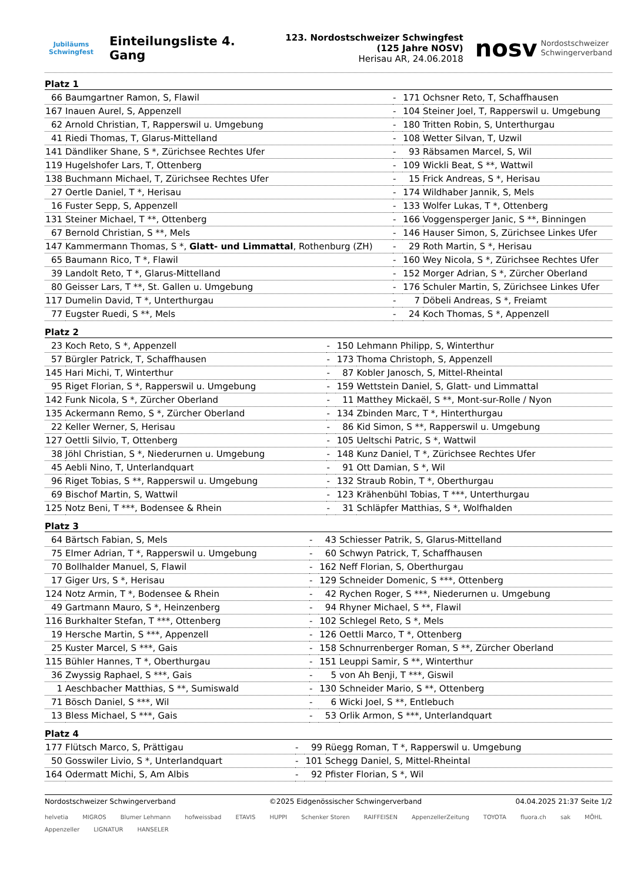Jubiläums Schwingfest
Einteilungsliste 4. Gang
123. Nordostschweizer Schwingfest
(125 Jahre NOSV)
Herisau AR, 24.06.2018
nosv Nordostschweizer
Schwingerverband
Platz 1
| 66 | Baumgartner Ramon, S, Flawil | - | 171 | Ochsner Reto, T, Schaffhausen |
| 167 | Inauen Aurel, S, Appenzell | - | 104 | Steiner Joel, T, Rapperswil u. Umgebung |
| 62 | Arnold Christian, T, Rapperswil u. Umgebung | - | 180 | Tritten Robin, S, Unterthurgau |
| 41 | Riedi Thomas, T, Glarus-Mittelland | - | 108 | Wetter Silvan, T, Uzwil |
| 141 | Dändliker Shane, S *, Zürichsee Rechtes Ufer | - | 93 | Räbsamen Marcel, S, Wil |
| 119 | Hugelshofer Lars, T, Ottenberg | - | 109 | Wickli Beat, S **, Wattwil |
| 138 | Buchmann Michael, T, Zürichsee Rechtes Ufer | - | 15 | Frick Andreas, S *, Herisau |
| 27 | Oertle Daniel, T *, Herisau | - | 174 | Wildhaber Jannik, S, Mels |
| 16 | Fuster Sepp, S, Appenzell | - | 133 | Wolfer Lukas, T *, Ottenberg |
| 131 | Steiner Michael, T **, Ottenberg | - | 166 | Voggensperger Janic, S **, Binningen |
| 67 | Bernold Christian, S **, Mels | - | 146 | Hauser Simon, S, Zürichsee Linkes Ufer |
| 147 | Kammermann Thomas, S *, Glatt- und Limmattal , Rothenburg (ZH) | - | 29 | Roth Martin, S *, Herisau |
| 65 | Baumann Rico, T *, Flawil | - | 160 | Wey Nicola, S *, Zürichsee Rechtes Ufer |
| 39 | Landolt Reto, T *, Glarus-Mittelland | - | 152 | Morger Adrian, S *, Zürcher Oberland |
| 80 | Geisser Lars, T **, St. Gallen u. Umgebung | - | 176 | Schuler Martin, S, Zürichsee Linkes Ufer |
| 117 | Dumelin David, T *, Unterthurgau | - | 7 | Döbeli Andreas, S *, Freiamt |
| 77 | Eugster Ruedi, S **, Mels | - | 24 | Koch Thomas, S *, Appenzell |
Platz 2
| 23 | Koch Reto, S *, Appenzell | - | 150 | Lehmann Philipp, S, Winterthur |
| 57 | Bürgler Patrick, T, Schaffhausen | - | 173 | Thoma Christoph, S, Appenzell |
| 145 | Hari Michi, T, Winterthur | - | 87 | Kobler Janosch, S, Mittel-Rheintal |
| 95 | Riget Florian, S *, Rapperswil u. Umgebung | - | 159 | Wettstein Daniel, S, Glatt- und Limmattal |
| 142 | Funk Nicola, S *, Zürcher Oberland | - | 11 | Matthey Mickaël, S **, Mont-sur-Rolle / Nyon |
| 135 | Ackermann Remo, S *, Zürcher Oberland | - | 134 | Zbinden Marc, T *, Hinterthurgau |
| 22 | Keller Werner, S, Herisau | - | 86 | Kid Simon, S **, Rapperswil u. Umgebung |
| 127 | Oettli Silvio, T, Ottenberg | - | 105 | Ueltschi Patric, S *, Wattwil |
| 38 | Jöhl Christian, S *, Niederurnen u. Umgebung | - | 148 | Kunz Daniel, T *, Zürichsee Rechtes Ufer |
| 45 | Aebli Nino, T, Unterlandquart | - | 91 | Ott Damian, S *, Wil |
| 96 | Riget Tobias, S **, Rapperswil u. Umgebung | - | 132 | Straub Robin, T *, Oberthurgau |
| 69 | Bischof Martin, S, Wattwil | - | 123 | Krähenbühl Tobias, T ***, Unterthurgau |
| 125 | Notz Beni, T ***, Bodensee & Rhein | - | 31 | Schläpfer Matthias, S *, Wolfhalden |
Platz 3
| 64 | Bärtsch Fabian, S, Mels | - | 43 | Schiesser Patrik, S, Glarus-Mittelland |
| 75 | Elmer Adrian, T *, Rapperswil u. Umgebung | - | 60 | Schwyn Patrick, T, Schaffhausen |
| 70 | Bollhalder Manuel, S, Flawil | - | 162 | Neff Florian, S, Oberthurgau |
| 17 | Giger Urs, S *, Herisau | - | 129 | Schneider Domenic, S ***, Ottenberg |
| 124 | Notz Armin, T *, Bodensee & Rhein | - | 42 | Rychen Roger, S ***, Niederurnen u. Umgebung |
| 49 | Gartmann Mauro, S *, Heinzenberg | - | 94 | Rhyner Michael, S **, Flawil |
| 116 | Burkhalter Stefan, T ***, Ottenberg | - | 102 | Schlegel Reto, S *, Mels |
| 19 | Hersche Martin, S ***, Appenzell | - | 126 | Oettli Marco, T *, Ottenberg |
| 25 | Kuster Marcel, S ***, Gais | - | 158 | Schnurrenberger Roman, S **, Zürcher Oberland |
| 115 | Bühler Hannes, T *, Oberthurgau | - | 151 | Leuppi Samir, S **, Winterthur |
| 36 | Zwyssig Raphael, S ***, Gais | - | 5 | von Ah Benji, T ***, Giswil |
| 1 | Aeschbacher Matthias, S **, Sumiswald | - | 130 | Schneider Mario, S **, Ottenberg |
| 71 | Bösch Daniel, S ***, Wil | - | 6 | Wicki Joel, S **, Entlebuch |
| 13 | Bless Michael, S ***, Gais | - | 53 | Orlik Armon, S ***, Unterlandquart |
Platz 4
| 177 | Flütsch Marco, S, Prättigau | - | 99 | Rüegg Roman, T *, Rapperswil u. Umgebung |
| 50 | Gosswiler Livio, S *, Unterlandquart | - | 101 | Schegg Daniel, S, Mittel-Rheintal |
| 164 | Odermatt Michi, S, Am Albis | - | 92 | Pfister Florian, S *, Wil |
Nordostschweizer Schwingerverband ©2025 Eidgenössischer Schwingerverband 04.04.2025 21:37 Seite 1/2
helvetia MIGROS Blumer Lehmann hofweissbad ETAVIS HUPPI Schenker Storen RAIFFEISEN AppenzellerZeitung TOYOTA fluora.ch sak MÖHL Appenzeller LIGNATUR HANSELER